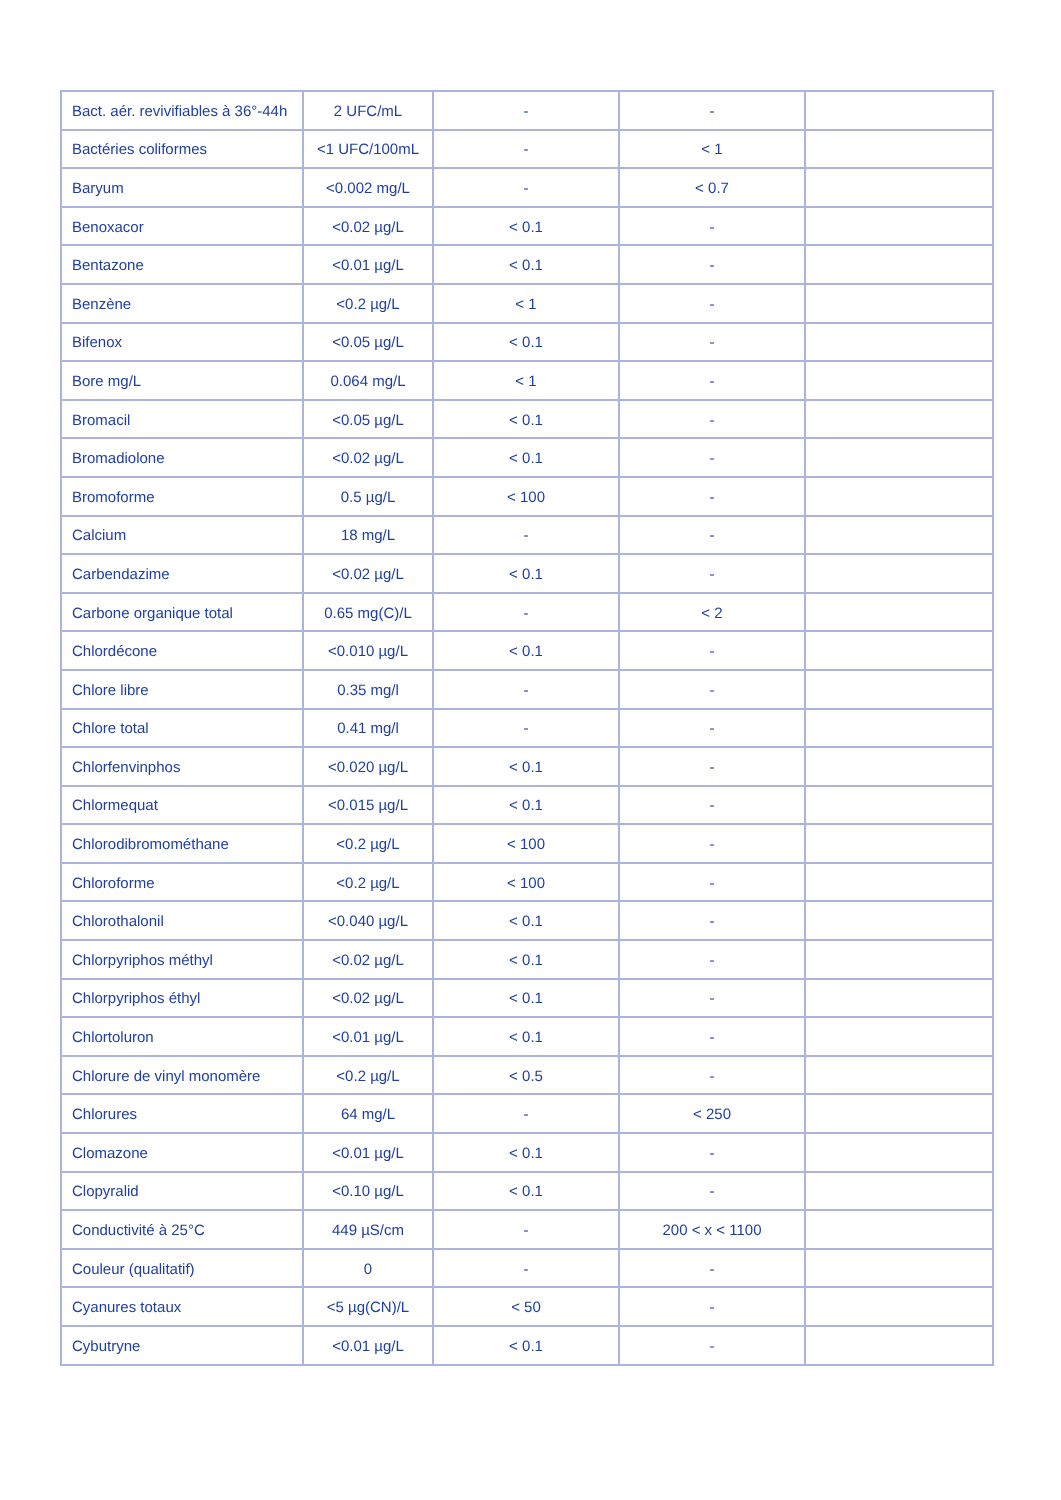| Bact. aér. revivifiables à 36°-44h | 2 UFC/mL | - | - | |
| Bactéries coliformes | <1 UFC/100mL | - | < 1 | |
| Baryum | <0.002 mg/L | - | < 0.7 | |
| Benoxacor | <0.02 µg/L | < 0.1 | - | |
| Bentazone | <0.01 µg/L | < 0.1 | - | |
| Benzène | <0.2 µg/L | < 1 | - | |
| Bifenox | <0.05 µg/L | < 0.1 | - | |
| Bore mg/L | 0.064 mg/L | < 1 | - | |
| Bromacil | <0.05 µg/L | < 0.1 | - | |
| Bromadiolone | <0.02 µg/L | < 0.1 | - | |
| Bromoforme | 0.5 µg/L | < 100 | - | |
| Calcium | 18 mg/L | - | - | |
| Carbendazime | <0.02 µg/L | < 0.1 | - | |
| Carbone organique total | 0.65 mg(C)/L | - | < 2 | |
| Chlordécone | <0.010 µg/L | < 0.1 | - | |
| Chlore libre | 0.35 mg/l | - | - | |
| Chlore total | 0.41 mg/l | - | - | |
| Chlorfenvinphos | <0.020 µg/L | < 0.1 | - | |
| Chlormequat | <0.015 µg/L | < 0.1 | - | |
| Chlorodibromométhane | <0.2 µg/L | < 100 | - | |
| Chloroforme | <0.2 µg/L | < 100 | - | |
| Chlorothalonil | <0.040 µg/L | < 0.1 | - | |
| Chlorpyriphos méthyl | <0.02 µg/L | < 0.1 | - | |
| Chlorpyriphos éthyl | <0.02 µg/L | < 0.1 | - | |
| Chlortoluron | <0.01 µg/L | < 0.1 | - | |
| Chlorure de vinyl monomère | <0.2 µg/L | < 0.5 | - | |
| Chlorures | 64 mg/L | - | < 250 | |
| Clomazone | <0.01 µg/L | < 0.1 | - | |
| Clopyralid | <0.10 µg/L | < 0.1 | - | |
| Conductivité à 25°C | 449 µS/cm | - | 200 < x < 1100 | |
| Couleur (qualitatif) | 0 | - | - | |
| Cyanures totaux | <5 µg(CN)/L | < 50 | - | |
| Cybutryne | <0.01 µg/L | < 0.1 | - | |